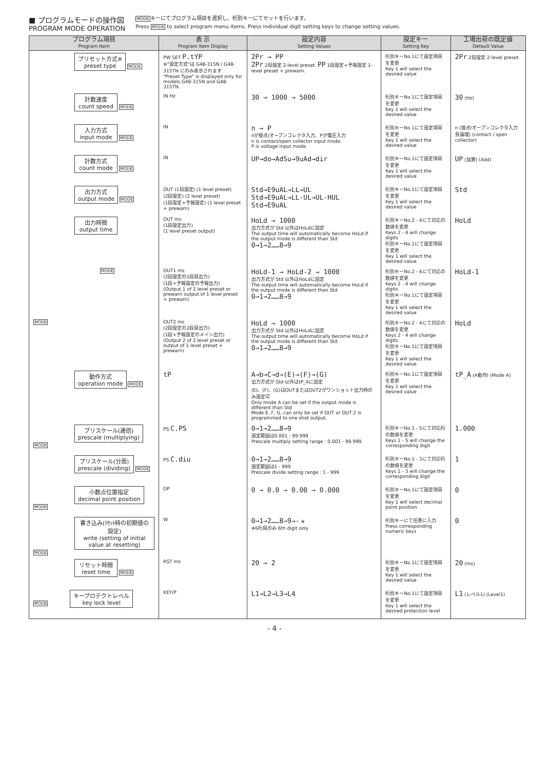■ プログラムモードの操作図
PROGRAM MODE OPERATION
MODEキーにてプログラム項目を選択し、桁別キーにてセットを行います。
Press MODE to select program menu items. Press individual digit setting keys to change setting values.
| プログラム項目 Program Item | 表 示 Program Item Display | 設定内容 Setting Values | 設定キー Setting Key | 工場出荷の既定値 Default Value |
| --- | --- | --- | --- | --- |
| プリセット方式※ preset type MODE | PW SET P.tYP ※"設定方式"は G48-315N / G48-315TN にのみ表示されます "Preset Type" is displayed only for models G48-315N and G48-315TN. | 2Pr → PP 2Pr 2段設定 2-level preset. PP 1段設定+予報設定 1-level preset + prewarn. | 桁別キーNo.1にて設定項目を変更 Key 1 will select the desired value | 2Pr 2段設定 2-level preset. |
| 計数速度 count speed MODE | IN Hz | 30 → 1000 → 5000 | 桁別キーNo.1にて設定項目を変更 Key 1 will select the desired value | 30 (Hz) |
| 入力方式 input mode MODE | IN | n → P nが接点/オープンコレクタ入力、Pが電圧入力 n is contact/open collector input mode. P is voltage input mode. | 桁別キーNo.1にて設定項目を変更 Key 1 will select the desired value | n (接点/オープンコレクタ入力負論理) (contact / open collector) |
| 計数方式 count mode MODE | IN | UP→do→AdSu→9uAd→dir | 桁別キーNo.1にて設定項目を変更 Key 1 will select the desired value | UP (加算) (Add) |
| 出力方式 output mode MODE | OUT (1段設定) (1 level preset) (2段設定) (2 level preset) (1段設定+予報設定) (1 level preset + prewarn) | Std→E9uAL→LL→UL Std→E9uAL→LL-UL→UL-HUL Std→E9uAL | 桁別キーNo.1にて設定項目を変更 Key 1 will select the desired value | Std |
| 出力時間 output time | OUT ms (1段設定出力) (1 level preset output) | HoLd → 1000 出力方式が Std 以外はHoLdに固定 The output time will automatically become HoLd if the output mode is different than Std 0→1→2……8→9 | 桁別キーNo.2 - 4にて対応の数値を変更 Keys 2 - 4 will change digits 桁別キーNo.1にて設定項目を変更 Key 1 will select the desired value | HoLd |
| MODE | OUT1 ms (2段設定の1段目出力) (1段+予報設定の予報出力) (Output 1 of 2 level preset or prewarn output of 1 level preset + prewarn) | HoLd-1 → HoLd-2 → 1000 出力方式が Std 以外はHoLdに固定 The output time will automatically become HoLd if the output mode is different than Std 0→1→2……8→9 | 桁別キーNo.2 - 4にて対応の数値を変更 Keys 2 - 4 will change digits 桁別キーNo.1にて設定項目を変更 Key 1 will select the desired value | HoLd-1 |
| MODE | OUT2 ms (2段設定の2段目出力) (1段+予報設定のメイン出力) (Output 2 of 2 level preset or output of 1 level preset + prewarn) | HoLd → 1000 出力方式が Std 以外はHoLdに固定 The output time will automatically become HoLd if the output mode is different than Std 0→1→2……8→9 | 桁別キーNo.2 - 4にて対応の数値を変更 Keys 2 - 4 will change digits 桁別キーNo.1にて設定項目を変更 Key 1 will select the desired value | HoLd |
| 動作方式 operation mode MODE | tP | A→b→C→d→(E)→(F)→(G) 出力方式が Std 以外はtP_Aに固定 (E)、(F)、(G)はOUTまたはOUT2がワンショット出力時のみ設定可 Only mode A can be set if the output mode is different than Std Mode E, F, G, can only be set if OUT or OUT 2 is programmed to one shot output. | 桁別キーNo.1にて設定項目を変更 Key 1 will select the desired value | tP_A (A動作) (Mode A) |
| プリスケール(逓倍) prescale (multiplying) MODE | PS C.PS | 0→1→2……8→9 設定範囲は0.001 - 99.999 Prescale multiply setting range : 0.001 - 99.999 | 桁別キーNo.1 - 5にて対応桁の数値を変更 Keys 1 - 5 will change the corresponding digit | 1.000 |
| プリスケール(分周) prescale (dividing) MODE | PS C.diu | 0→1→2……8→9 設定範囲は1 - 999 Prescale divide setting range : 1 - 999 | 桁別キーNo.1 - 3にて対応桁の数値を変更 Keys 1 - 3 will change the corresponding digit | 1 |
| 小数点位置指定 decimal point position MODE | DP | 0 → 0.0 → 0.00 → 0.000 | 桁別キーNo.1にて設定項目を変更 Key 1 will select decimal point position | 0 |
| 書き込み(ﾘｾｯﾄ時の初期値の設定) write (setting of initial value at resetting) MODE | W | 0→1→2……8→9→- ※ ※6桁目のみ 6th digit only | 桁別キーにて任意に入力 Press corresponding numeric keys | 0 |
| リセット時間 reset time MODE | RST ms | 20 → 2 | 桁別キーNo.1にて設定項目を変更 Key 1 will select the desired value | 20 (ms) |
| MODE キープロテクトレベル key lock level | KEY/P | L1→L2→L3→L4 | 桁別キーNo.1にて設定項目を変更 Key 1 will select the desired protection level | L1 (レベル1) (Level1) |
- 4 -